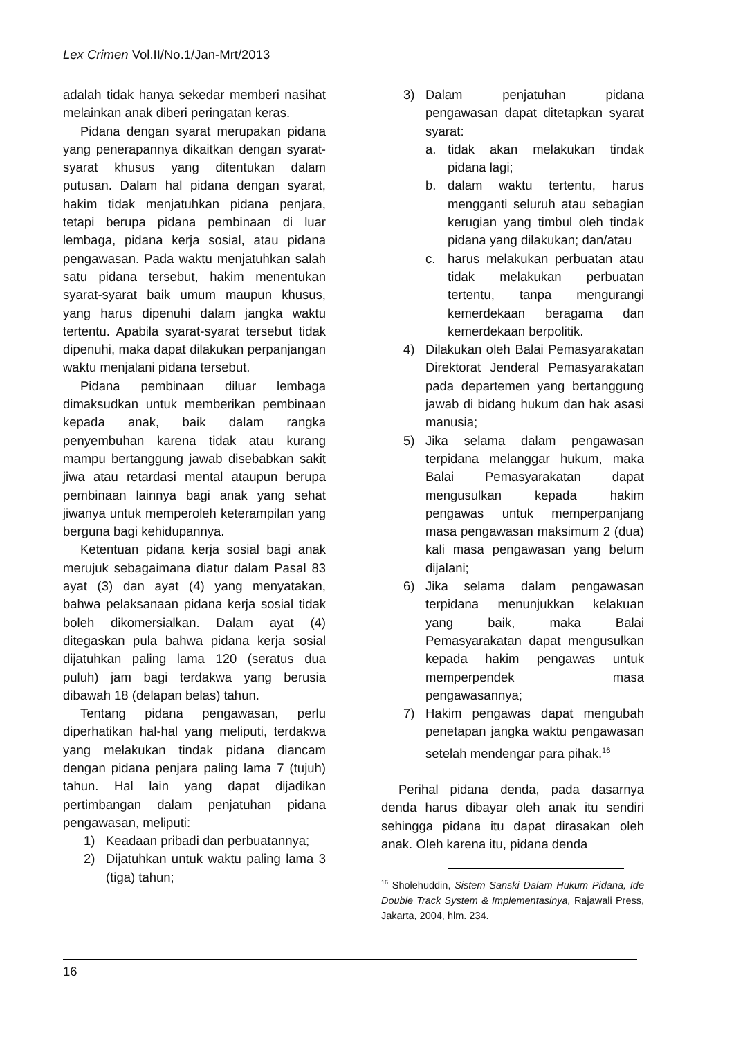Lex Crimen Vol.II/No.1/Jan-Mrt/2013
adalah tidak hanya sekedar memberi nasihat melainkan anak diberi peringatan keras.
Pidana dengan syarat merupakan pidana yang penerapannya dikaitkan dengan syarat-syarat khusus yang ditentukan dalam putusan. Dalam hal pidana dengan syarat, hakim tidak menjatuhkan pidana penjara, tetapi berupa pidana pembinaan di luar lembaga, pidana kerja sosial, atau pidana pengawasan. Pada waktu menjatuhkan salah satu pidana tersebut, hakim menentukan syarat-syarat baik umum maupun khusus, yang harus dipenuhi dalam jangka waktu tertentu. Apabila syarat-syarat tersebut tidak dipenuhi, maka dapat dilakukan perpanjangan waktu menjalani pidana tersebut.
Pidana pembinaan diluar lembaga dimaksudkan untuk memberikan pembinaan kepada anak, baik dalam rangka penyembuhan karena tidak atau kurang mampu bertanggung jawab disebabkan sakit jiwa atau retardasi mental ataupun berupa pembinaan lainnya bagi anak yang sehat jiwanya untuk memperoleh keterampilan yang berguna bagi kehidupannya.
Ketentuan pidana kerja sosial bagi anak merujuk sebagaimana diatur dalam Pasal 83 ayat (3) dan ayat (4) yang menyatakan, bahwa pelaksanaan pidana kerja sosial tidak boleh dikomersialkan. Dalam ayat (4) ditegaskan pula bahwa pidana kerja sosial dijatuhkan paling lama 120 (seratus dua puluh) jam bagi terdakwa yang berusia dibawah 18 (delapan belas) tahun.
Tentang pidana pengawasan, perlu diperhatikan hal-hal yang meliputi, terdakwa yang melakukan tindak pidana diancam dengan pidana penjara paling lama 7 (tujuh) tahun. Hal lain yang dapat dijadikan pertimbangan dalam penjatuhan pidana pengawasan, meliputi:
1) Keadaan pribadi dan perbuatannya;
2) Dijatuhkan untuk waktu paling lama 3 (tiga) tahun;
3) Dalam penjatuhan pidana pengawasan dapat ditetapkan syarat syarat:
a. tidak akan melakukan tindak pidana lagi;
b. dalam waktu tertentu, harus mengganti seluruh atau sebagian kerugian yang timbul oleh tindak pidana yang dilakukan; dan/atau
c. harus melakukan perbuatan atau tidak melakukan perbuatan tertentu, tanpa mengurangi kemerdekaan beragama dan kemerdekaan berpolitik.
4) Dilakukan oleh Balai Pemasyarakatan Direktorat Jenderal Pemasyarakatan pada departemen yang bertanggung jawab di bidang hukum dan hak asasi manusia;
5) Jika selama dalam pengawasan terpidana melanggar hukum, maka Balai Pemasyarakatan dapat mengusulkan kepada hakim pengawas untuk memperpanjang masa pengawasan maksimum 2 (dua) kali masa pengawasan yang belum dijalani;
6) Jika selama dalam pengawasan terpidana menunjukkan kelakuan yang baik, maka Balai Pemasyarakatan dapat mengusulkan kepada hakim pengawas untuk memperpendek masa pengawasannya;
7) Hakim pengawas dapat mengubah penetapan jangka waktu pengawasan setelah mendengar para pihak.<sup>16</sup>
Perihal pidana denda, pada dasarnya denda harus dibayar oleh anak itu sendiri sehingga pidana itu dapat dirasakan oleh anak. Oleh karena itu, pidana denda
<sup>16</sup> Sholehuddin, Sistem Sanski Dalam Hukum Pidana, Ide Double Track System & Implementasinya, Rajawali Press, Jakarta, 2004, hlm. 234.
16